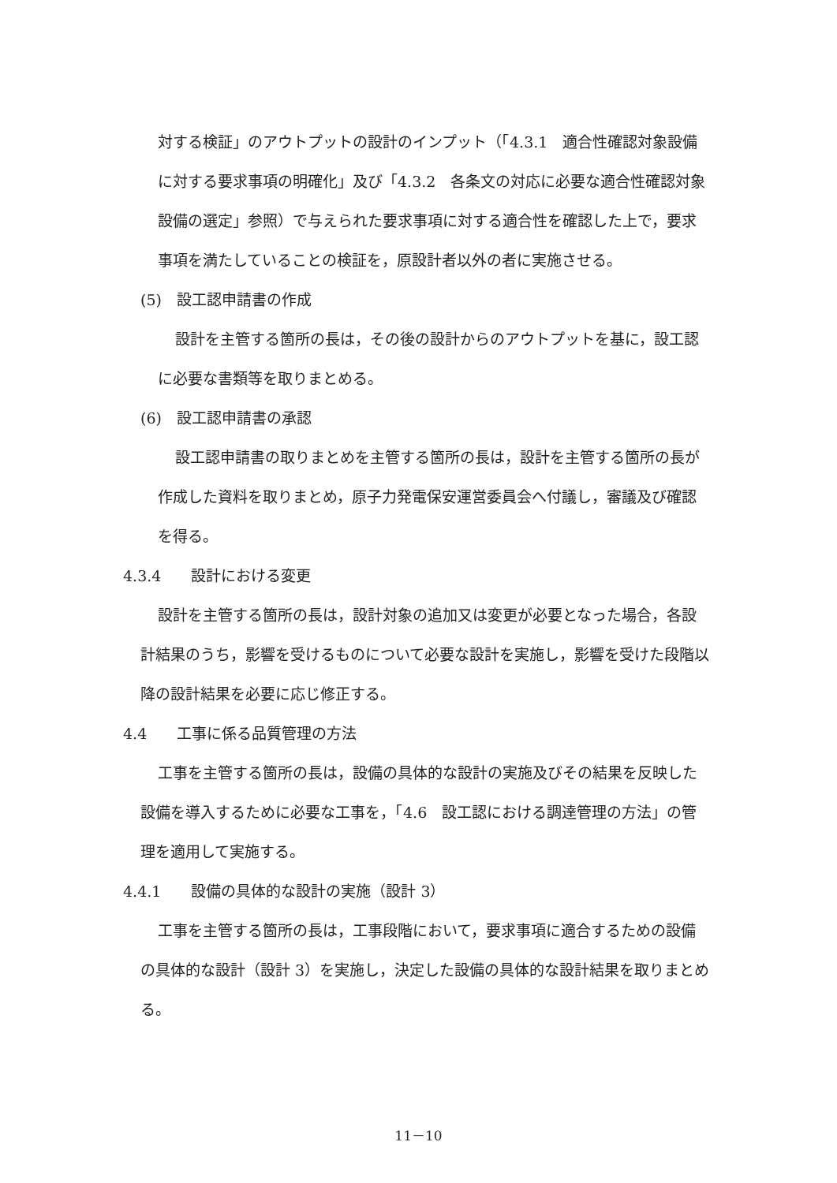対する検証」のアウトプットの設計のインプット（「4.3.1　適合性確認対象設備に対する要求事項の明確化」及び「4.3.2　各条文の対応に必要な適合性確認対象設備の選定」参照）で与えられた要求事項に対する適合性を確認した上で，要求事項を満たしていることの検証を，原設計者以外の者に実施させる。
(5)　設工認申請書の作成
設計を主管する箇所の長は，その後の設計からのアウトプットを基に，設工認に必要な書類等を取りまとめる。
(6)　設工認申請書の承認
設工認申請書の取りまとめを主管する箇所の長は，設計を主管する箇所の長が作成した資料を取りまとめ，原子力発電保安運営委員会へ付議し，審議及び確認を得る。
4.3.4　　設計における変更
設計を主管する箇所の長は，設計対象の追加又は変更が必要となった場合，各設計結果のうち，影響を受けるものについて必要な設計を実施し，影響を受けた段階以降の設計結果を必要に応じ修正する。
4.4　　工事に係る品質管理の方法
工事を主管する箇所の長は，設備の具体的な設計の実施及びその結果を反映した設備を導入するために必要な工事を，「4.6　設工認における調達管理の方法」の管理を適用して実施する。
4.4.1　　設備の具体的な設計の実施（設計 3）
工事を主管する箇所の長は，工事段階において，要求事項に適合するための設備の具体的な設計（設計 3）を実施し，決定した設備の具体的な設計結果を取りまとめる。
11－10